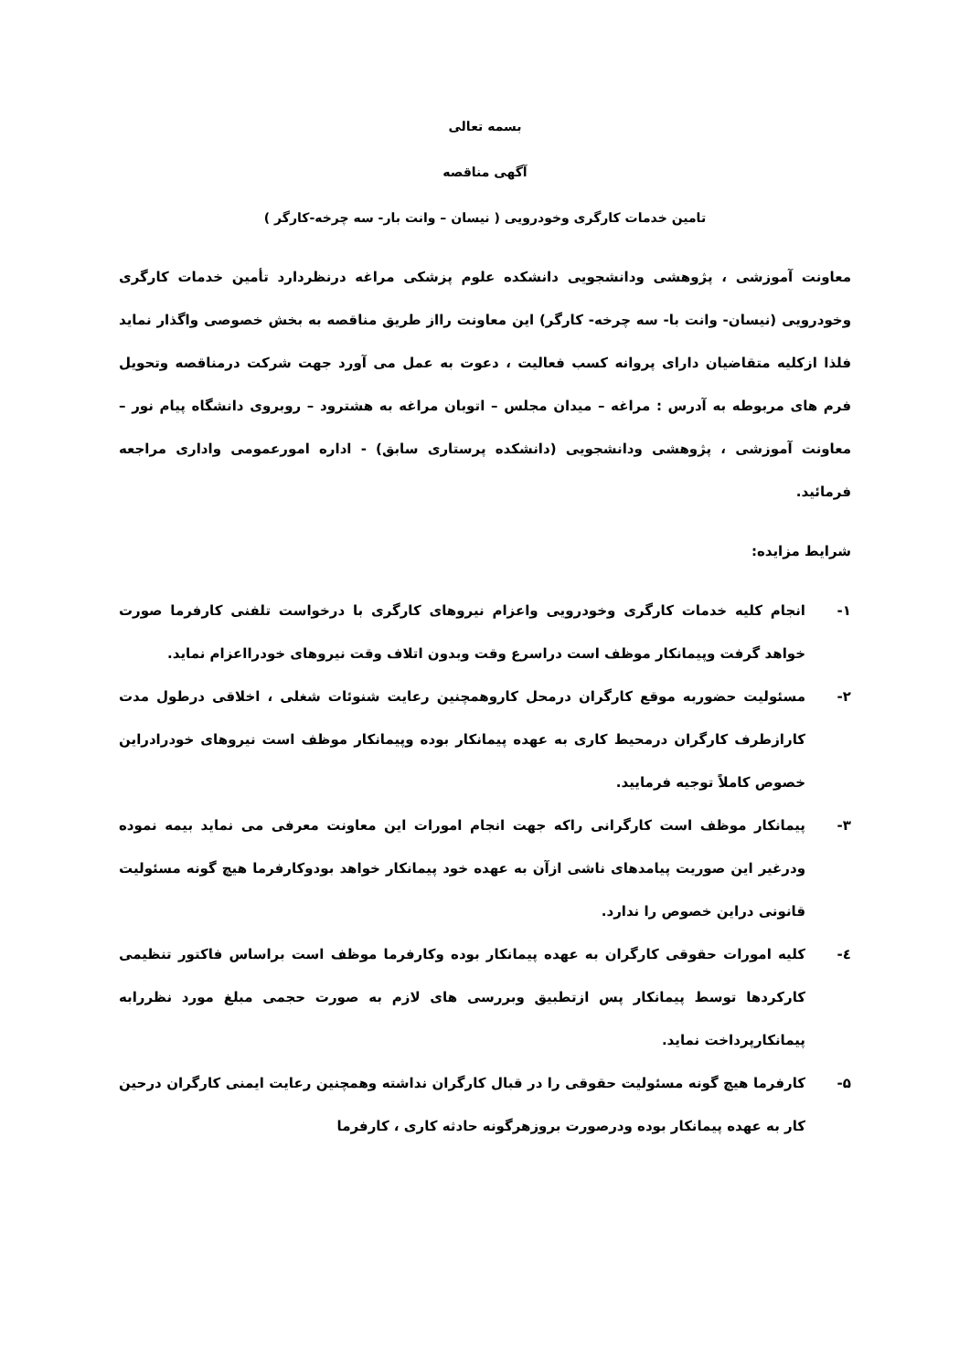بسمه تعالی
آگهی مناقصه
تامین خدمات کارگری وخودرویی ( نیسان – وانت بار- سه چرخه-کارگر )
معاونت آموزشی ، پژوهشی ودانشجویی دانشکده علوم پزشکی مراغه درنظردارد تأمین خدمات کارگری وخودرویی (نیسان- وانت با- سه چرخه- کارگر) این معاونت رااز طریق مناقصه به بخش خصوصی واگذار نماید فلذا ازکلیه متقاضیان دارای پروانه کسب فعالیت ، دعوت به عمل می آورد جهت شرکت درمناقصه وتحویل فرم های مربوطه به آدرس : مراغه – میدان مجلس – اتوبان مراغه به هشترود – روبروی دانشگاه پیام نور – معاونت آموزشی ، پژوهشی ودانشجویی (دانشکده پرستاری سابق) - اداره امورعمومی واداری مراجعه فرمائید.
شرایط مزایده:
۱- انجام کلیه خدمات کارگری وخودرویی واعزام نیروهای کارگری با درخواست تلفنی کارفرما صورت خواهد گرفت وپیمانکار موظف است دراسرع وقت وبدون اتلاف وقت نیروهای خودرااعزام نماید.
۲- مسئولیت حضوربه موقع کارگران درمحل کاروهمچنین رعایت شنوئات شغلی ، اخلاقی درطول مدت کارازطرف کارگران درمحیط کاری به عهده پیمانکار بوده وپیمانکار موظف است نیروهای خودرادراین خصوص کاملاً توجیه فرمایید.
۳- پیمانکار موظف است کارگرانی راکه جهت انجام امورات این معاونت معرفی می نماید بیمه نموده ودرغیر این صوریت پیامدهای ناشی ازآن به عهده خود پیمانکار خواهد بودوکارفرما هیچ گونه مسئولیت قانونی دراین خصوص را ندارد.
٤- کلیه امورات حقوقی کارگران به عهده پیمانکار بوده وکارفرما موظف است براساس فاکتور تنظیمی کارکردها توسط پیمانکار پس ازتطبیق وبررسی های لازم به صورت حجمی مبلغ مورد نظررابه پیمانکارپرداخت نماید.
۵- کارفرما هیچ گونه مسئولیت حقوقی را در قبال کارگران نداشته وهمچنین رعایت ایمنی کارگران درحین کار به عهده پیمانکار بوده ودرصورت بروزهرگونه حادثه کاری ، کارفرما